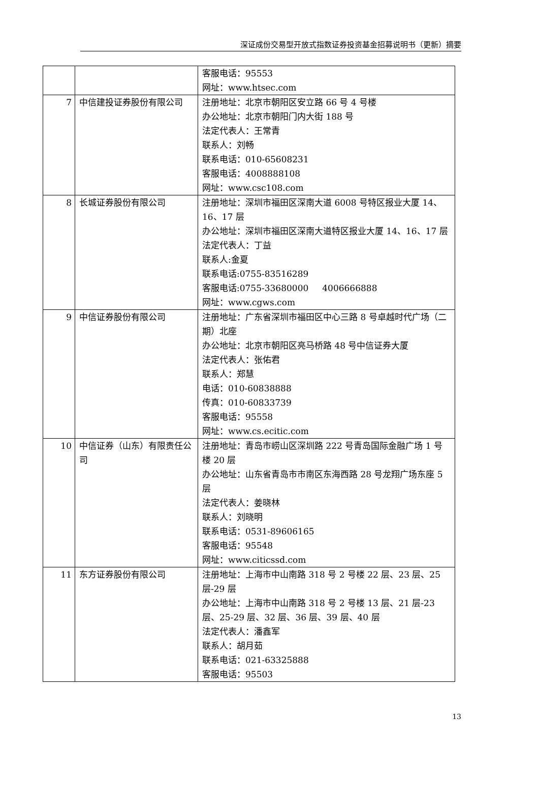深证成份交易型开放式指数证券投资基金招募说明书（更新）摘要
| | | 客服电话：95553 网址：www.htsec.com |
| 7 | 中信建投证券股份有限公司 | 注册地址：北京市朝阳区安立路 66 号 4 号楼 办公地址：北京市朝阳门内大街 188 号 法定代表人：王常青 联系人：刘畅 联系电话：010-65608231 客服电话：4008888108 网址：www.csc108.com |
| 8 | 长城证券股份有限公司 | 注册地址：深圳市福田区深南大道 6008 号特区报业大厦 14、16、17 层 办公地址：深圳市福田区深南大道特区报业大厦 14、16、17 层 法定代表人：丁益 联系人:金夏 联系电话:0755-83516289 客服电话:0755-33680000 4006666888 网址：www.cgws.com |
| 9 | 中信证券股份有限公司 | 注册地址：广东省深圳市福田区中心三路 8 号卓越时代广场（二期）北座 办公地址：北京市朝阳区亮马桥路 48 号中信证券大厦 法定代表人：张佑君 联系人：郑慧 电话：010-60838888 传真：010-60833739 客服电话：95558 网址：www.cs.ecitic.com |
| 10 | 中信证券（山东）有限责任公司 | 注册地址：青岛市崂山区深圳路 222 号青岛国际金融广场 1 号楼 20 层 办公地址：山东省青岛市市南区东海西路 28 号龙翔广场东座 5 层 法定代表人：姜晓林 联系人：刘晓明 联系电话：0531-89606165 客服电话：95548 网址：www.citicssd.com |
| 11 | 东方证券股份有限公司 | 注册地址：上海市中山南路 318 号 2 号楼 22 层、23 层、25 层-29 层 办公地址：上海市中山南路 318 号 2 号楼 13 层、21 层-23 层、25-29 层、32 层、36 层、39 层、40 层 法定代表人：潘鑫军 联系人：胡月茹 联系电话：021-63325888 客服电话：95503 |
13